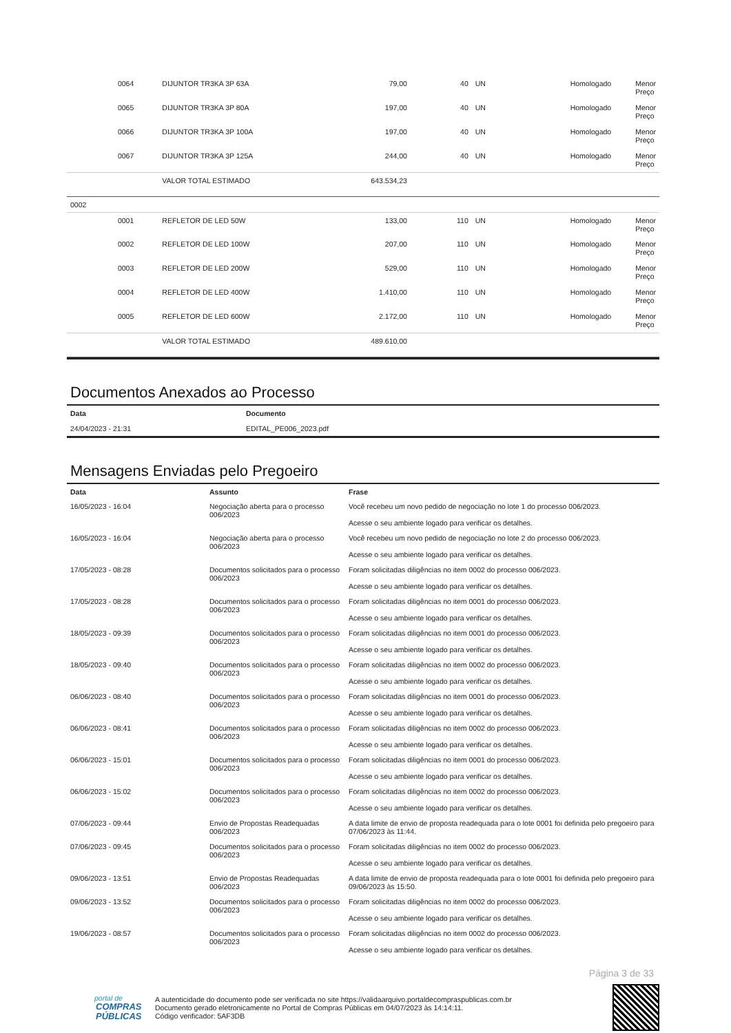| | 0064 | DIJUNTOR TR3KA 3P 63A | 79,00 | 40 | UN | Homologado | Menor Preço |
| | 0065 | DIJUNTOR TR3KA 3P 80A | 197,00 | 40 | UN | Homologado | Menor Preço |
| | 0066 | DIJUNTOR TR3KA 3P 100A | 197,00 | 40 | UN | Homologado | Menor Preço |
| | 0067 | DIJUNTOR TR3KA 3P 125A | 244,00 | 40 | UN | Homologado | Menor Preço |
| | | VALOR TOTAL ESTIMADO | 643.534,23 | | | | |
| 0002 | | | | | | | |
| | 0001 | REFLETOR DE LED 50W | 133,00 | 110 | UN | Homologado | Menor Preço |
| | 0002 | REFLETOR DE LED 100W | 207,00 | 110 | UN | Homologado | Menor Preço |
| | 0003 | REFLETOR DE LED 200W | 529,00 | 110 | UN | Homologado | Menor Preço |
| | 0004 | REFLETOR DE LED 400W | 1.410,00 | 110 | UN | Homologado | Menor Preço |
| | 0005 | REFLETOR DE LED 600W | 2.172,00 | 110 | UN | Homologado | Menor Preço |
| | | VALOR TOTAL ESTIMADO | 489.610,00 | | | | |
Documentos Anexados ao Processo
| Data | Documento |
| --- | --- |
| 24/04/2023 - 21:31 | EDITAL_PE006_2023.pdf |
Mensagens Enviadas pelo Pregoeiro
| Data | Assunto | Frase |
| --- | --- | --- |
| 16/05/2023 - 16:04 | Negociação aberta para o processo 006/2023 | Você recebeu um novo pedido de negociação no lote 1 do processo 006/2023. Acesse o seu ambiente logado para verificar os detalhes. |
| 16/05/2023 - 16:04 | Negociação aberta para o processo 006/2023 | Você recebeu um novo pedido de negociação no lote 2 do processo 006/2023. Acesse o seu ambiente logado para verificar os detalhes. |
| 17/05/2023 - 08:28 | Documentos solicitados para o processo 006/2023 | Foram solicitadas diligências no item 0002 do processo 006/2023. Acesse o seu ambiente logado para verificar os detalhes. |
| 17/05/2023 - 08:28 | Documentos solicitados para o processo 006/2023 | Foram solicitadas diligências no item 0001 do processo 006/2023. Acesse o seu ambiente logado para verificar os detalhes. |
| 18/05/2023 - 09:39 | Documentos solicitados para o processo 006/2023 | Foram solicitadas diligências no item 0001 do processo 006/2023. Acesse o seu ambiente logado para verificar os detalhes. |
| 18/05/2023 - 09:40 | Documentos solicitados para o processo 006/2023 | Foram solicitadas diligências no item 0002 do processo 006/2023. Acesse o seu ambiente logado para verificar os detalhes. |
| 06/06/2023 - 08:40 | Documentos solicitados para o processo 006/2023 | Foram solicitadas diligências no item 0001 do processo 006/2023. Acesse o seu ambiente logado para verificar os detalhes. |
| 06/06/2023 - 08:41 | Documentos solicitados para o processo 006/2023 | Foram solicitadas diligências no item 0002 do processo 006/2023. Acesse o seu ambiente logado para verificar os detalhes. |
| 06/06/2023 - 15:01 | Documentos solicitados para o processo 006/2023 | Foram solicitadas diligências no item 0001 do processo 006/2023. Acesse o seu ambiente logado para verificar os detalhes. |
| 06/06/2023 - 15:02 | Documentos solicitados para o processo 006/2023 | Foram solicitadas diligências no item 0002 do processo 006/2023. Acesse o seu ambiente logado para verificar os detalhes. |
| 07/06/2023 - 09:44 | Envio de Propostas Readequadas 006/2023 | A data limite de envio de proposta readequada para o lote 0001 foi definida pelo pregoeiro para 07/06/2023 às 11:44. |
| 07/06/2023 - 09:45 | Documentos solicitados para o processo 006/2023 | Foram solicitadas diligências no item 0002 do processo 006/2023. Acesse o seu ambiente logado para verificar os detalhes. |
| 09/06/2023 - 13:51 | Envio de Propostas Readequadas 006/2023 | A data limite de envio de proposta readequada para o lote 0001 foi definida pelo pregoeiro para 09/06/2023 às 15:50. |
| 09/06/2023 - 13:52 | Documentos solicitados para o processo 006/2023 | Foram solicitadas diligências no item 0002 do processo 006/2023. Acesse o seu ambiente logado para verificar os detalhes. |
| 19/06/2023 - 08:57 | Documentos solicitados para o processo 006/2023 | Foram solicitadas diligências no item 0002 do processo 006/2023. Acesse o seu ambiente logado para verificar os detalhes. |
Página 3 de 33
portal de
COMPRAS
PÚBLICAS
A autenticidade do documento pode ser verificada no site https://validaarquivo.portaldecompraspublicas.com.br
Documento gerado eletronicamente no Portal de Compras Públicas em 04/07/2023 às 14:14:11.
Código verificador: 5AF3DB